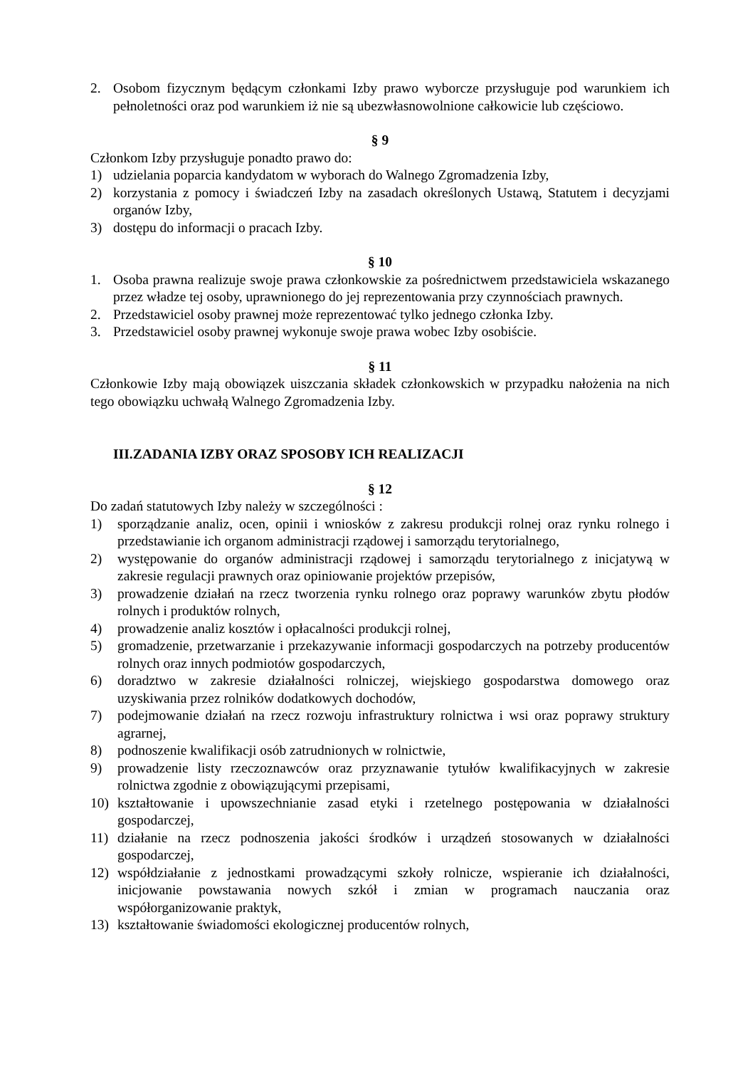2. Osobom fizycznym będącym członkami Izby prawo wyborcze przysługuje pod warunkiem ich pełnoletności oraz pod warunkiem iż nie są ubezwłasnowolnione całkowicie lub częściowo.
§ 9
Członkom Izby przysługuje ponadto prawo do:
1) udzielania poparcia kandydatom w wyborach do Walnego Zgromadzenia Izby,
2) korzystania z pomocy i świadczeń Izby na zasadach określonych Ustawą, Statutem i decyzjami organów Izby,
3) dostępu do informacji o pracach Izby.
§ 10
1. Osoba prawna realizuje swoje prawa członkowskie za pośrednictwem przedstawiciela wskazanego przez władze tej osoby, uprawnionego do jej reprezentowania przy czynnościach prawnych.
2. Przedstawiciel osoby prawnej może reprezentować tylko jednego członka Izby.
3. Przedstawiciel osoby prawnej wykonuje swoje prawa wobec Izby osobiście.
§ 11
Członkowie Izby mają obowiązek uiszczania składek członkowskich w przypadku nałożenia na nich tego obowiązku uchwałą Walnego Zgromadzenia Izby.
III.ZADANIA IZBY ORAZ SPOSOBY ICH REALIZACJI
§ 12
Do zadań statutowych Izby należy w szczególności :
1) sporządzanie analiz, ocen, opinii i wniosków z zakresu produkcji rolnej oraz rynku rolnego i przedstawianie ich organom administracji rządowej i samorządu terytorialnego,
2) występowanie do organów administracji rządowej i samorządu terytorialnego z inicjatywą w zakresie regulacji prawnych oraz opiniowanie projektów przepisów,
3) prowadzenie działań na rzecz tworzenia rynku rolnego oraz poprawy warunków zbytu płodów rolnych i produktów rolnych,
4) prowadzenie analiz kosztów i opłacalności produkcji rolnej,
5) gromadzenie, przetwarzanie i przekazywanie informacji gospodarczych na potrzeby producentów rolnych oraz innych podmiotów gospodarczych,
6) doradztwo w zakresie działalności rolniczej, wiejskiego gospodarstwa domowego oraz uzyskiwania przez rolników dodatkowych dochodów,
7) podejmowanie działań na rzecz rozwoju infrastruktury rolnictwa i wsi oraz poprawy struktury agrarnej,
8) podnoszenie kwalifikacji osób zatrudnionych w rolnictwie,
9) prowadzenie listy rzeczoznawców oraz przyznawanie tytułów kwalifikacyjnych w zakresie rolnictwa zgodnie z obowiązującymi przepisami,
10) kształtowanie i upowszechnianie zasad etyki i rzetelnego postępowania w działalności gospodarczej,
11) działanie na rzecz podnoszenia jakości środków i urządzeń stosowanych w działalności gospodarczej,
12) współdziałanie z jednostkami prowadzącymi szkoły rolnicze, wspieranie ich działalności, inicjowanie powstawania nowych szkół i zmian w programach nauczania oraz współorganizowanie praktyk,
13) kształtowanie świadomości ekologicznej producentów rolnych,